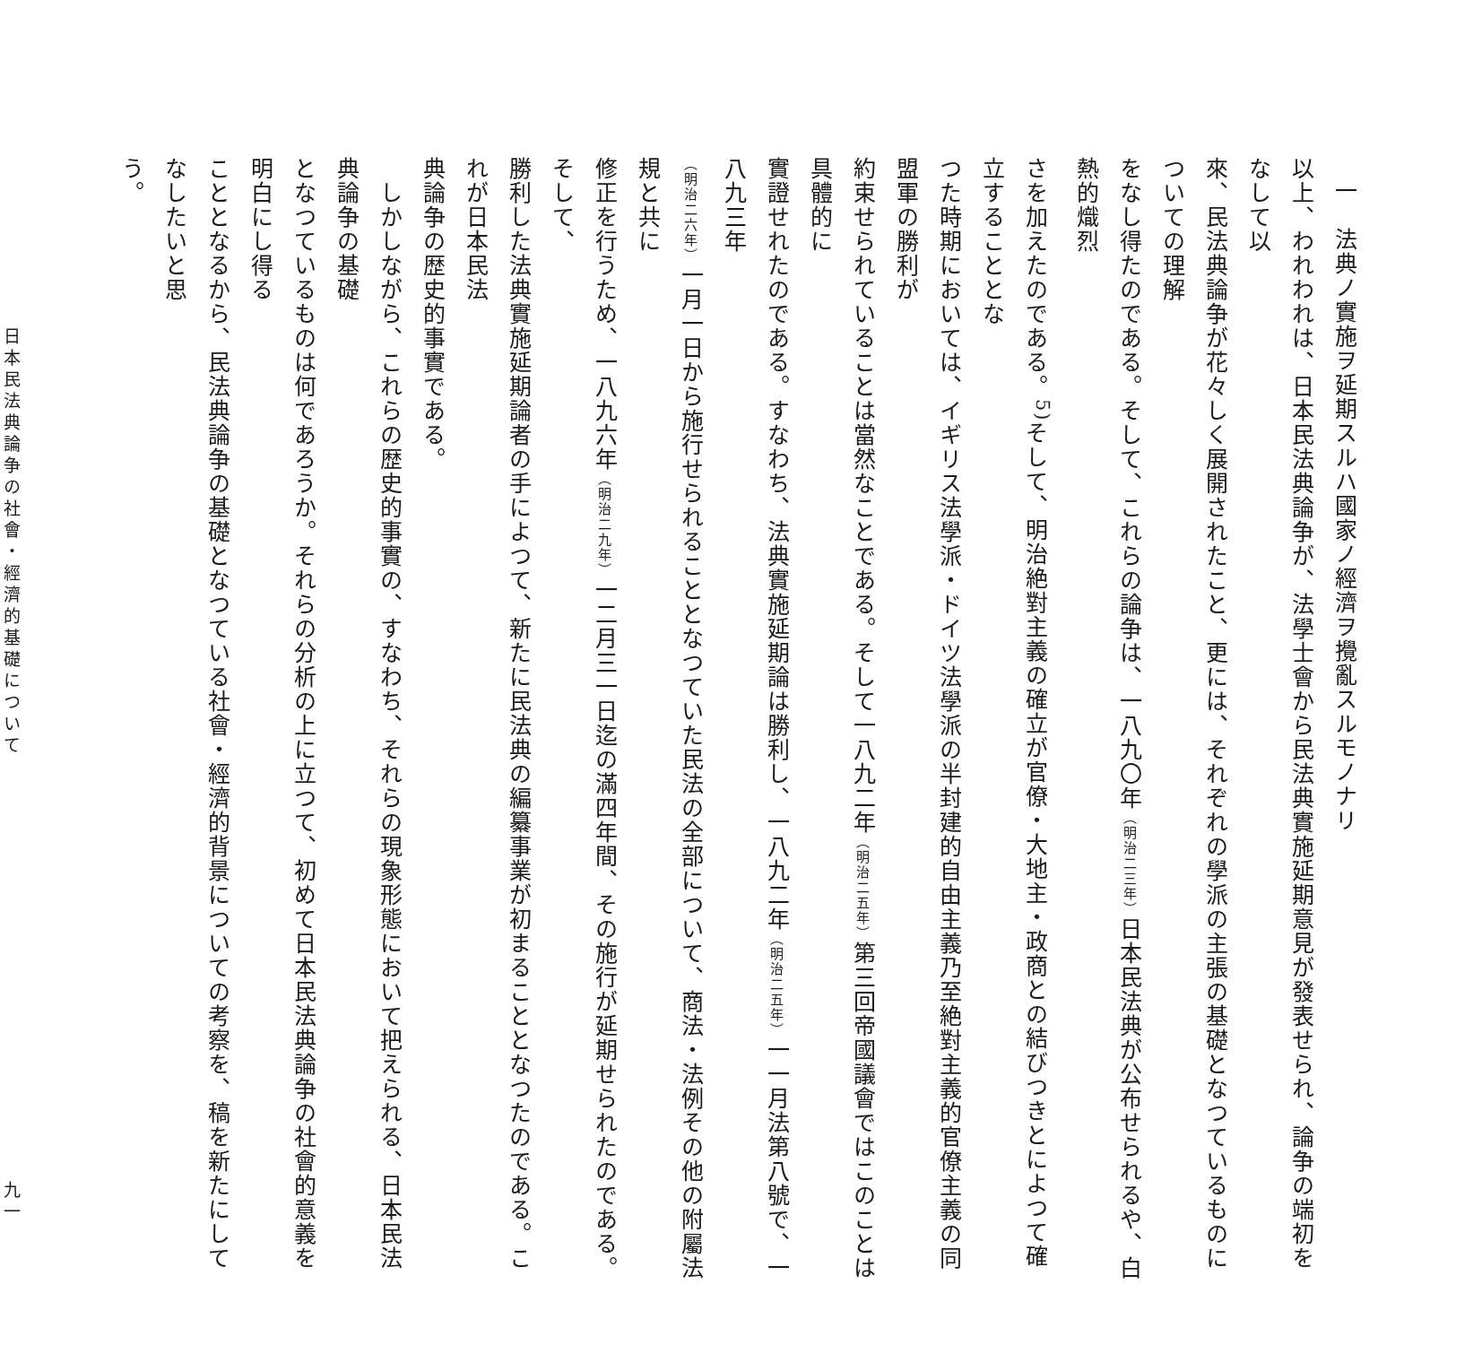一　法典ノ實施ヲ延期スルハ國家ノ經濟ヲ攪亂スルモノナリ
以上、われわれは、日本民法典論争が、法學士會から民法典實施延期意見が發表せられ、論争の端初をなして以
來、民法典論争が花々しく展開されたこと、更には、それぞれの學派の主張の基礎となつているものについての理解
をなし得たのである。そして、これらの論争は、一八九〇年（明治二三年）日本民法典が公布せられるや、白熱的熾烈
さを加えたのである。<sup>5)</sup>そして、明治絶對主義の確立が官僚・大地主・政商との結びつきとによつて確立することとな
つた時期においては、イギリス法學派・ドイツ法學派の半封建的自由主義乃至絶對主義的官僚主義の同盟軍の勝利が
約束せられていることは當然なことである。そして一八九二年（明治二五年）第三回帝國議會ではこのことは具體的に
實證せれたのである。すなわち、法典實施延期論は勝利し、一八九二年（明治二五年）一一月法第八號で、一八九三年
（明治二六年）一月一日から施行せられることとなつていた民法の全部について、商法・法例その他の附屬法規と共に
修正を行うため、一八九六年（明治二九年）一二月三一日迄の滿四年間、その施行が延期せられたのである。そして、
勝利した法典實施延期論者の手によつて、新たに民法典の編纂事業が初まることとなつたのである。これが日本民法
典論争の歴史的事實である。
　しかしながら、これらの歴史的事實の、すなわち、それらの現象形態において把えられる、日本民法典論争の基礎
となつているものは何であろうか。それらの分析の上に立つて、初めて日本民法典論争の社會的意義を明白にし得る
こととなるから、民法典論争の基礎となつている社會・經濟的背景についての考察を、稿を新たにしてなしたいと思
う。
日本民法典論争の社會・經濟的基礎について 九一